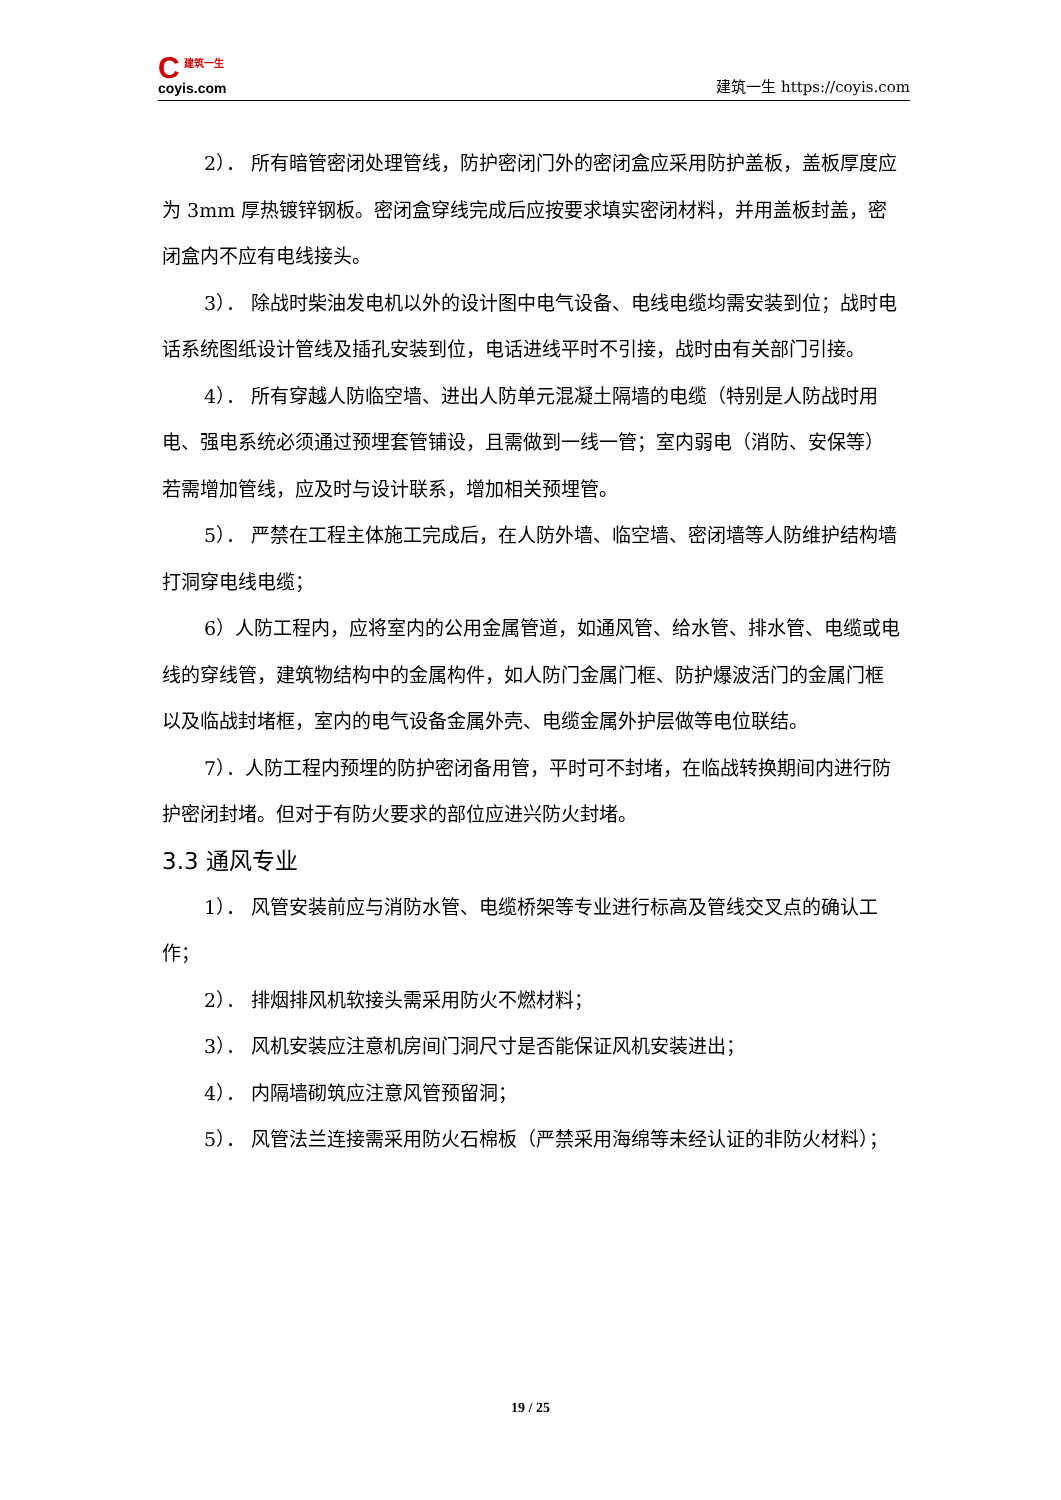C建筑一生
coyis.com
建筑一生 https://coyis.com
2）． 所有暗管密闭处理管线，防护密闭门外的密闭盒应采用防护盖板，盖板厚度应为 3mm 厚热镀锌钢板。密闭盒穿线完成后应按要求填实密闭材料，并用盖板封盖，密闭盒内不应有电线接头。
3）． 除战时柴油发电机以外的设计图中电气设备、电线电缆均需安装到位；战时电话系统图纸设计管线及插孔安装到位，电话进线平时不引接，战时由有关部门引接。
4）． 所有穿越人防临空墙、进出人防单元混凝土隔墙的电缆（特别是人防战时用电、强电系统必须通过预埋套管铺设，且需做到一线一管；室内弱电（消防、安保等）若需增加管线，应及时与设计联系，增加相关预埋管。
5）． 严禁在工程主体施工完成后，在人防外墙、临空墙、密闭墙等人防维护结构墙打洞穿电线电缆；
6）人防工程内，应将室内的公用金属管道，如通风管、给水管、排水管、电缆或电线的穿线管，建筑物结构中的金属构件，如人防门金属门框、防护爆波活门的金属门框以及临战封堵框，室内的电气设备金属外壳、电缆金属外护层做等电位联结。
7）．人防工程内预埋的防护密闭备用管，平时可不封堵，在临战转换期间内进行防护密闭封堵。但对于有防火要求的部位应进兴防火封堵。
3.3 通风专业
1）． 风管安装前应与消防水管、电缆桥架等专业进行标高及管线交叉点的确认工作；
2）． 排烟排风机软接头需采用防火不燃材料；
3）． 风机安装应注意机房间门洞尺寸是否能保证风机安装进出；
4）． 内隔墙砌筑应注意风管预留洞；
5）． 风管法兰连接需采用防火石棉板（严禁采用海绵等未经认证的非防火材料）；
19 / 25